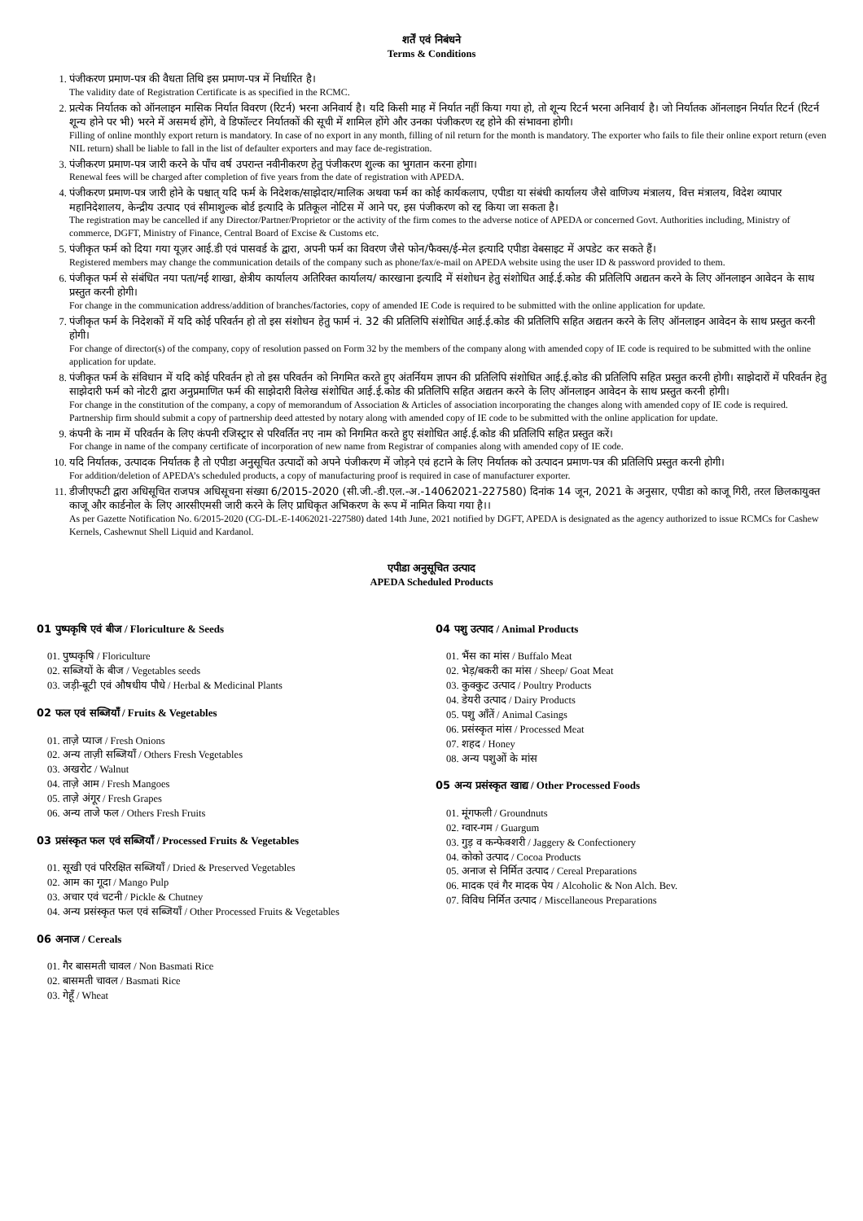शर्तें एवं निबंधने
Terms & Conditions
1. पंजीकरण प्रमाण-पत्र की वैधता तिथि इस प्रमाण-पत्र में निर्धारित है।
The validity date of Registration Certificate is as specified in the RCMC.
2. प्रत्येक निर्यातक को ऑनलाइन मासिक निर्यात विवरण (रिटर्न) भरना अनिवार्य है। यदि किसी माह में निर्यात नहीं किया गया हो, तो शून्य रिटर्न भरना अनिवार्य है। जो निर्यातक ऑनलाइन निर्यात रिटर्न (रिटर्न शून्य होने पर भी) भरने में असमर्थ होंगे, वे डिफॉल्टर निर्यातकों की सूची में शामिल होंगे और उनका पंजीकरण रद्द होने की संभावना होगी।
Filling of online monthly export return is mandatory. In case of no export in any month, filling of nil return for the month is mandatory. The exporter who fails to file their online export return (even NIL return) shall be liable to fall in the list of defaulter exporters and may face de-registration.
3. पंजीकरण प्रमाण-पत्र जारी करने के पाँच वर्ष उपरान्त नवीनीकरण हेतु पंजीकरण शुल्क का भुगतान करना होगा।
Renewal fees will be charged after completion of five years from the date of registration with APEDA.
4. पंजीकरण प्रमाण-पत्र जारी होने के पश्चात् यदि फर्म के निदेशक/साझेदार/मालिक अथवा फर्म का कोई कार्यकलाप, एपीडा या संबंधी कार्यालय जैसे वाणिज्य मंत्रालय, वित्त मंत्रालय, विदेश व्यापार महानिदेशालय, केन्द्रीय उत्पाद एवं सीमाशुल्क बोर्ड इत्यादि के प्रतिकूल नोटिस में आने पर, इस पंजीकरण को रद्द किया जा सकता है।
The registration may be cancelled if any Director/Partner/Proprietor or the activity of the firm comes to the adverse notice of APEDA or concerned Govt. Authorities including, Ministry of commerce, DGFT, Ministry of Finance, Central Board of Excise & Customs etc.
5. पंजीकृत फर्म को दिया गया यूज़र आई.डी एवं पासवर्ड के द्वारा, अपनी फर्म का विवरण जैसे फोन/फैक्स/ई-मेल इत्यादि एपीडा वेबसाइट में अपडेट कर सकते हैं।
Registered members may change the communication details of the company such as phone/fax/e-mail on APEDA website using the user ID & password provided to them.
6. पंजीकृत फर्म से संबंधित नया पता/नई शाखा, क्षेत्रीय कार्यालय अतिरिक्त कार्यालय/ कारखाना इत्यादि में संशोधन हेतु संशोधित आई.ई.कोड की प्रतिलिपि अद्यतन करने के लिए ऑनलाइन आवेदन के साथ प्रस्तुत करनी होगी।
For change in the communication address/addition of branches/factories, copy of amended IE Code is required to be submitted with the online application for update.
7. पंजीकृत फर्म के निदेशकों में यदि कोई परिवर्तन हो तो इस संशोधन हेतु फार्म नं. 32 की प्रतिलिपि संशोधित आई.ई.कोड की प्रतिलिपि सहित अद्यतन करने के लिए ऑनलाइन आवेदन के साथ प्रस्तुत करनी होगी।
For change of director(s) of the company, copy of resolution passed on Form 32 by the members of the company along with amended copy of IE code is required to be submitted with the online application for update.
8. पंजीकृत फर्म के संविधान में यदि कोई परिवर्तन हो तो इस परिवर्तन को निगमित करते हुए अंतर्नियम ज्ञापन की प्रतिलिपि संशोधित आई.ई.कोड की प्रतिलिपि सहित प्रस्तुत करनी होगी। साझेदारों में परिवर्तन हेतु साझेदारी फर्म को नोटरी द्वारा अनुप्रमाणित फर्म की साझेदारी विलेख संशोधित आई.ई.कोड की प्रतिलिपि सहित अद्यतन करने के लिए ऑनलाइन आवेदन के साथ प्रस्तुत करनी होगी।
For change in the constitution of the company, a copy of memorandum of Association & Articles of association incorporating the changes along with amended copy of IE code is required. Partnership firm should submit a copy of partnership deed attested by notary along with amended copy of IE code to be submitted with the online application for update.
9. कंपनी के नाम में परिवर्तन के लिए कंपनी रजिस्ट्रार से परिवर्तित नए नाम को निगमित करते हुए संशोधित आई.ई.कोड की प्रतिलिपि सहित प्रस्तुत करें।
For change in name of the company certificate of incorporation of new name from Registrar of companies along with amended copy of IE code.
10. यदि निर्यातक, उत्पादक निर्यातक है तो एपीडा अनुसूचित उत्पादों को अपने पंजीकरण में जोड़ने एवं हटाने के लिए निर्यातक को उत्पादन प्रमाण-पत्र की प्रतिलिपि प्रस्तुत करनी होगी।
For addition/deletion of APEDA’s scheduled products, a copy of manufacturing proof is required in case of manufacturer exporter.
11. डीजीएफटी द्वारा अधिसूचित राजपत्र अधिसूचना संख्या 6/2015-2020 (सी.जी.-डी.एल.-अ.-14062021-227580) दिनांक 14 जून, 2021 के अनुसार, एपीडा को काजू गिरी, तरल छिलकायुक्त काजू और कार्डनोल के लिए आरसीएमसी जारी करने के लिए प्राधिकृत अभिकरण के रूप में नामित किया गया है।।
As per Gazette Notification No. 6/2015-2020 (CG-DL-E-14062021-227580) dated 14th June, 2021 notified by DGFT, APEDA is designated as the agency authorized to issue RCMCs for Cashew Kernels, Cashewnut Shell Liquid and Kardanol.
एपीडा अनुसूचित उत्पाद
APEDA Scheduled Products
01 पुष्पकृषि एवं बीज / Floriculture & Seeds
01. पुष्पकृषि / Floriculture
02. सब्जियों के बीज / Vegetables seeds
03. जड़ी-बूटी एवं औषधीय पौधे / Herbal & Medicinal Plants
02 फल एवं सब्जियाँ / Fruits & Vegetables
01. ताज़े प्याज / Fresh Onions
02. अन्य ताज़ी सब्जियाँ / Others Fresh Vegetables
03. अखरोट / Walnut
04. ताज़े आम / Fresh Mangoes
05. ताज़े अंगूर / Fresh Grapes
06. अन्य ताजे फल / Others Fresh Fruits
03 प्रसंस्कृत फल एवं सब्जियाँ / Processed Fruits & Vegetables
01. सूखी एवं परिरक्षित सब्जियाँ / Dried & Preserved Vegetables
02. आम का गूदा / Mango Pulp
03. अचार एवं चटनी / Pickle & Chutney
04. अन्य प्रसंस्कृत फल एवं सब्जियाँ / Other Processed Fruits & Vegetables
06 अनाज / Cereals
01. गैर बासमती चावल / Non Basmati Rice
02. बासमती चावल / Basmati Rice
03. गेहूँ / Wheat
04 पशु उत्पाद / Animal Products
01. भैंस का मांस / Buffalo Meat
02. भेड़/बकरी का मांस / Sheep/ Goat Meat
03. कुक्कुट उत्पाद / Poultry Products
04. डेयरी उत्पाद / Dairy Products
05. पशु आँतें / Animal Casings
06. प्रसंस्कृत मांस / Processed Meat
07. शहद / Honey
08. अन्य पशुओं के मांस
05 अन्य प्रसंस्कृत खाद्य / Other Processed Foods
01. मूंगफली / Groundnuts
02. ग्वार-गम / Guargum
03. गुड़ व कन्फेक्शरी / Jaggery & Confectionery
04. कोको उत्पाद / Cocoa Products
05. अनाज से निर्मित उत्पाद / Cereal Preparations
06. मादक एवं गैर मादक पेय / Alcoholic & Non Alch. Bev.
07. विविध निर्मित उत्पाद / Miscellaneous Preparations